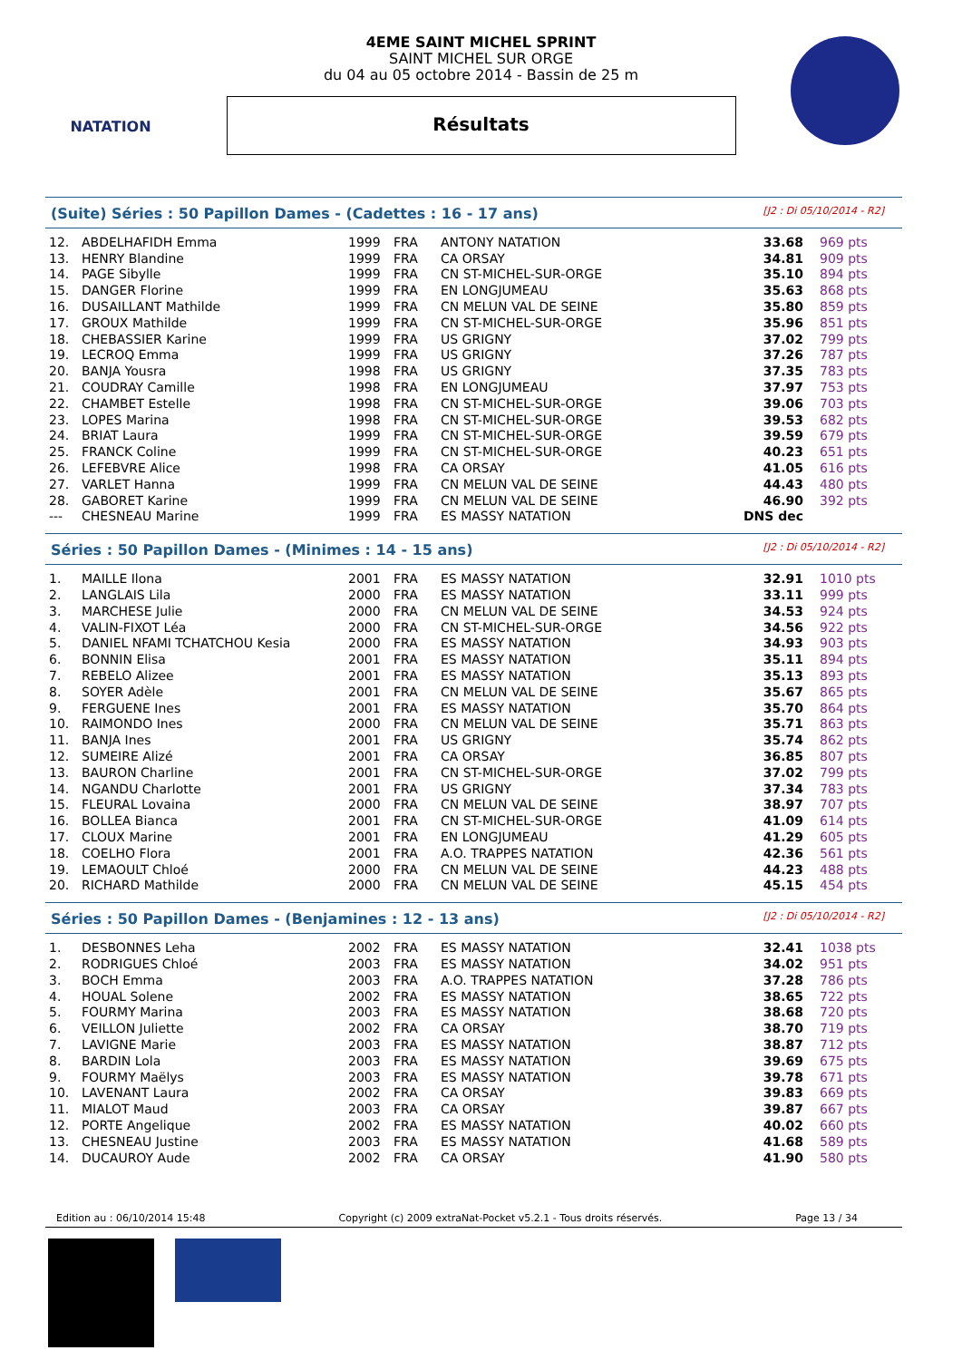NATATION
4EME SAINT MICHEL SPRINT
SAINT MICHEL SUR ORGE
du 04 au 05 octobre 2014 - Bassin de 25 m
Résultats
(Suite) Séries : 50 Papillon Dames - (Cadettes : 16 - 17 ans) [J2 : Di 05/10/2014 - R2]
| 12. | ABDELHAFIDH Emma | 1999 | FRA | ANTONY NATATION | 33.68 | 969 pts |
| 13. | HENRY Blandine | 1999 | FRA | CA ORSAY | 34.81 | 909 pts |
| 14. | PAGE Sibylle | 1999 | FRA | CN ST-MICHEL-SUR-ORGE | 35.10 | 894 pts |
| 15. | DANGER Florine | 1999 | FRA | EN LONGJUMEAU | 35.63 | 868 pts |
| 16. | DUSAILLANT Mathilde | 1999 | FRA | CN MELUN VAL DE SEINE | 35.80 | 859 pts |
| 17. | GROUX Mathilde | 1999 | FRA | CN ST-MICHEL-SUR-ORGE | 35.96 | 851 pts |
| 18. | CHEBASSIER Karine | 1999 | FRA | US GRIGNY | 37.02 | 799 pts |
| 19. | LECROQ Emma | 1999 | FRA | US GRIGNY | 37.26 | 787 pts |
| 20. | BANJA Yousra | 1998 | FRA | US GRIGNY | 37.35 | 783 pts |
| 21. | COUDRAY Camille | 1998 | FRA | EN LONGJUMEAU | 37.97 | 753 pts |
| 22. | CHAMBET Estelle | 1998 | FRA | CN ST-MICHEL-SUR-ORGE | 39.06 | 703 pts |
| 23. | LOPES Marina | 1998 | FRA | CN ST-MICHEL-SUR-ORGE | 39.53 | 682 pts |
| 24. | BRIAT Laura | 1999 | FRA | CN ST-MICHEL-SUR-ORGE | 39.59 | 679 pts |
| 25. | FRANCK Coline | 1999 | FRA | CN ST-MICHEL-SUR-ORGE | 40.23 | 651 pts |
| 26. | LEFEBVRE Alice | 1998 | FRA | CA ORSAY | 41.05 | 616 pts |
| 27. | VARLET Hanna | 1999 | FRA | CN MELUN VAL DE SEINE | 44.43 | 480 pts |
| 28. | GABORET Karine | 1999 | FRA | CN MELUN VAL DE SEINE | 46.90 | 392 pts |
| --- | CHESNEAU Marine | 1999 | FRA | ES MASSY NATATION | DNS dec | |
Séries : 50 Papillon Dames - (Minimes : 14 - 15 ans) [J2 : Di 05/10/2014 - R2]
| 1. | MAILLE Ilona | 2001 | FRA | ES MASSY NATATION | 32.91 | 1010 pts |
| 2. | LANGLAIS Lila | 2000 | FRA | ES MASSY NATATION | 33.11 | 999 pts |
| 3. | MARCHESE Julie | 2000 | FRA | CN MELUN VAL DE SEINE | 34.53 | 924 pts |
| 4. | VALIN-FIXOT Léa | 2000 | FRA | CN ST-MICHEL-SUR-ORGE | 34.56 | 922 pts |
| 5. | DANIEL NFAMI TCHATCHOU Kesia | 2000 | FRA | ES MASSY NATATION | 34.93 | 903 pts |
| 6. | BONNIN Elisa | 2001 | FRA | ES MASSY NATATION | 35.11 | 894 pts |
| 7. | REBELO Alizee | 2001 | FRA | ES MASSY NATATION | 35.13 | 893 pts |
| 8. | SOYER Adèle | 2001 | FRA | CN MELUN VAL DE SEINE | 35.67 | 865 pts |
| 9. | FERGUENE Ines | 2001 | FRA | ES MASSY NATATION | 35.70 | 864 pts |
| 10. | RAIMONDO Ines | 2000 | FRA | CN MELUN VAL DE SEINE | 35.71 | 863 pts |
| 11. | BANJA Ines | 2001 | FRA | US GRIGNY | 35.74 | 862 pts |
| 12. | SUMEIRE Alizé | 2001 | FRA | CA ORSAY | 36.85 | 807 pts |
| 13. | BAURON Charline | 2001 | FRA | CN ST-MICHEL-SUR-ORGE | 37.02 | 799 pts |
| 14. | NGANDU Charlotte | 2001 | FRA | US GRIGNY | 37.34 | 783 pts |
| 15. | FLEURAL Lovaina | 2000 | FRA | CN MELUN VAL DE SEINE | 38.97 | 707 pts |
| 16. | BOLLEA Bianca | 2001 | FRA | CN ST-MICHEL-SUR-ORGE | 41.09 | 614 pts |
| 17. | CLOUX Marine | 2001 | FRA | EN LONGJUMEAU | 41.29 | 605 pts |
| 18. | COELHO Flora | 2001 | FRA | A.O. TRAPPES NATATION | 42.36 | 561 pts |
| 19. | LEMAOULT Chloé | 2000 | FRA | CN MELUN VAL DE SEINE | 44.23 | 488 pts |
| 20. | RICHARD Mathilde | 2000 | FRA | CN MELUN VAL DE SEINE | 45.15 | 454 pts |
Séries : 50 Papillon Dames - (Benjamines : 12 - 13 ans) [J2 : Di 05/10/2014 - R2]
| 1. | DESBONNES Leha | 2002 | FRA | ES MASSY NATATION | 32.41 | 1038 pts |
| 2. | RODRIGUES Chloé | 2003 | FRA | ES MASSY NATATION | 34.02 | 951 pts |
| 3. | BOCH Emma | 2003 | FRA | A.O. TRAPPES NATATION | 37.28 | 786 pts |
| 4. | HOUAL Solene | 2002 | FRA | ES MASSY NATATION | 38.65 | 722 pts |
| 5. | FOURMY Marina | 2003 | FRA | ES MASSY NATATION | 38.68 | 720 pts |
| 6. | VEILLON Juliette | 2002 | FRA | CA ORSAY | 38.70 | 719 pts |
| 7. | LAVIGNE Marie | 2003 | FRA | ES MASSY NATATION | 38.87 | 712 pts |
| 8. | BARDIN Lola | 2003 | FRA | ES MASSY NATATION | 39.69 | 675 pts |
| 9. | FOURMY Maëlys | 2003 | FRA | ES MASSY NATATION | 39.78 | 671 pts |
| 10. | LAVENANT Laura | 2002 | FRA | CA ORSAY | 39.83 | 669 pts |
| 11. | MIALOT Maud | 2003 | FRA | CA ORSAY | 39.87 | 667 pts |
| 12. | PORTE Angelique | 2002 | FRA | ES MASSY NATATION | 40.02 | 660 pts |
| 13. | CHESNEAU Justine | 2003 | FRA | ES MASSY NATATION | 41.68 | 589 pts |
| 14. | DUCAUROY Aude | 2002 | FRA | CA ORSAY | 41.90 | 580 pts |
Edition au : 06/10/2014 15:48 Copyright (c) 2009 extraNat-Pocket v5.2.1 - Tous droits réservés. Page 13 / 34